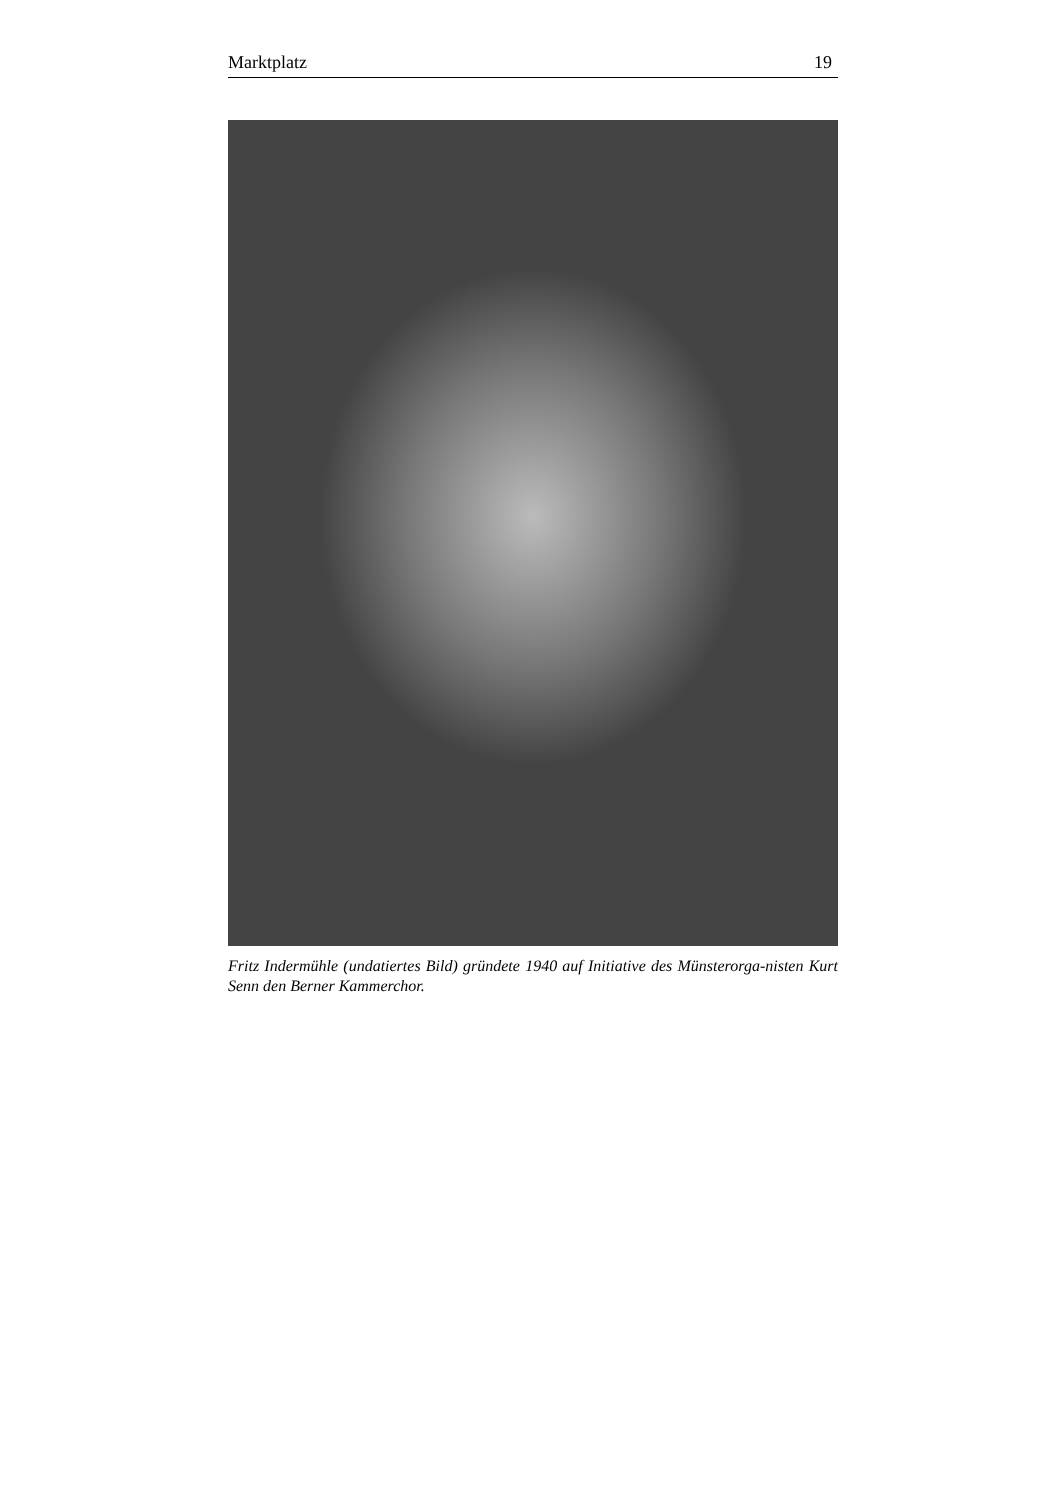Marktplatz 19
Fritz Indermühle (undatiertes Bild) gründete 1940 auf Initiative des Münsterorga-nisten Kurt Senn den Berner Kammerchor.